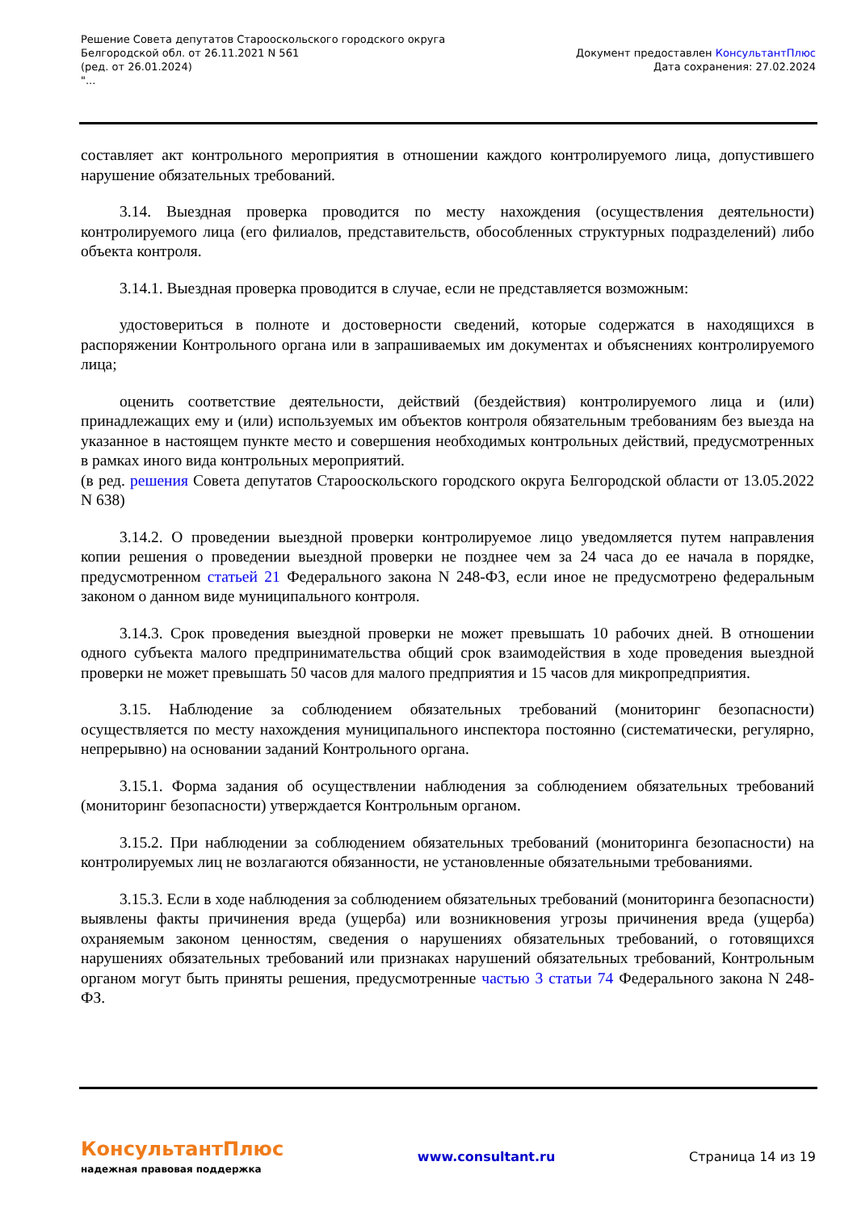Решение Совета депутатов Старооскольского городского округа
Белгородской обл. от 26.11.2021 N 561
(ред. от 26.01.2024)
"...
Документ предоставлен КонсультантПлюс
Дата сохранения: 27.02.2024
составляет акт контрольного мероприятия в отношении каждого контролируемого лица, допустившего нарушение обязательных требований.
3.14. Выездная проверка проводится по месту нахождения (осуществления деятельности) контролируемого лица (его филиалов, представительств, обособленных структурных подразделений) либо объекта контроля.
3.14.1. Выездная проверка проводится в случае, если не представляется возможным:
удостовериться в полноте и достоверности сведений, которые содержатся в находящихся в распоряжении Контрольного органа или в запрашиваемых им документах и объяснениях контролируемого лица;
оценить соответствие деятельности, действий (бездействия) контролируемого лица и (или) принадлежащих ему и (или) используемых им объектов контроля обязательным требованиям без выезда на указанное в настоящем пункте место и совершения необходимых контрольных действий, предусмотренных в рамках иного вида контрольных мероприятий.
(в ред. решения Совета депутатов Старооскольского городского округа Белгородской области от 13.05.2022 N 638)
3.14.2. О проведении выездной проверки контролируемое лицо уведомляется путем направления копии решения о проведении выездной проверки не позднее чем за 24 часа до ее начала в порядке, предусмотренном статьей 21 Федерального закона N 248-ФЗ, если иное не предусмотрено федеральным законом о данном виде муниципального контроля.
3.14.3. Срок проведения выездной проверки не может превышать 10 рабочих дней. В отношении одного субъекта малого предпринимательства общий срок взаимодействия в ходе проведения выездной проверки не может превышать 50 часов для малого предприятия и 15 часов для микропредприятия.
3.15. Наблюдение за соблюдением обязательных требований (мониторинг безопасности) осуществляется по месту нахождения муниципального инспектора постоянно (систематически, регулярно, непрерывно) на основании заданий Контрольного органа.
3.15.1. Форма задания об осуществлении наблюдения за соблюдением обязательных требований (мониторинг безопасности) утверждается Контрольным органом.
3.15.2. При наблюдении за соблюдением обязательных требований (мониторинга безопасности) на контролируемых лиц не возлагаются обязанности, не установленные обязательными требованиями.
3.15.3. Если в ходе наблюдения за соблюдением обязательных требований (мониторинга безопасности) выявлены факты причинения вреда (ущерба) или возникновения угрозы причинения вреда (ущерба) охраняемым законом ценностям, сведения о нарушениях обязательных требований, о готовящихся нарушениях обязательных требований или признаках нарушений обязательных требований, Контрольным органом могут быть приняты решения, предусмотренные частью 3 статьи 74 Федерального закона N 248-ФЗ.
КонсультантПлюс
надежная правовая поддержка
www.consultant.ru Страница 14 из 19